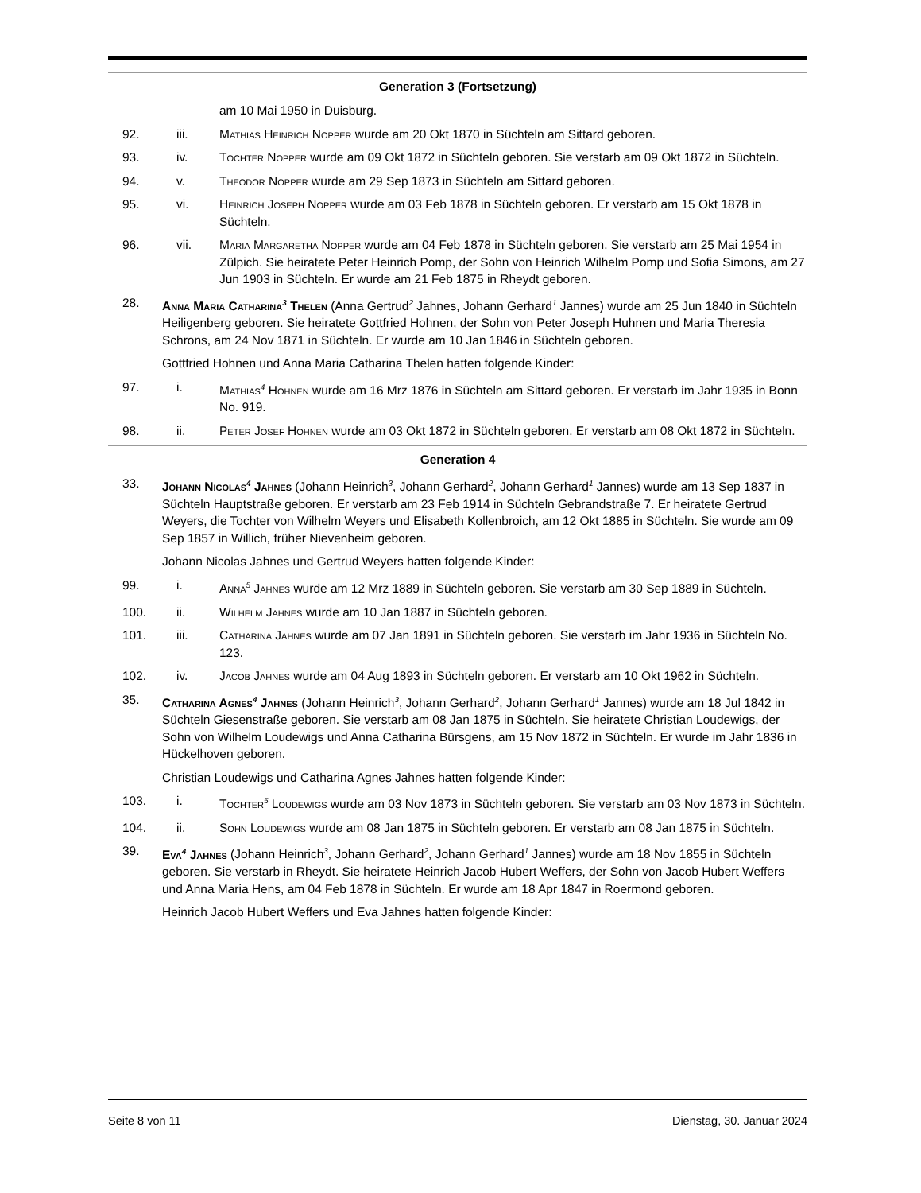Generation 3 (Fortsetzung)
am 10 Mai 1950 in Duisburg.
92. iii. Mathias Heinrich Nopper wurde am 20 Okt 1870 in Süchteln am Sittard geboren.
93. iv. Tochter Nopper wurde am 09 Okt 1872 in Süchteln geboren. Sie verstarb am 09 Okt 1872 in Süchteln.
94. v. Theodor Nopper wurde am 29 Sep 1873 in Süchteln am Sittard geboren.
95. vi. Heinrich Joseph Nopper wurde am 03 Feb 1878 in Süchteln geboren. Er verstarb am 15 Okt 1878 in Süchteln.
96. vii. Maria Margaretha Nopper wurde am 04 Feb 1878 in Süchteln geboren. Sie verstarb am 25 Mai 1954 in Zülpich. Sie heiratete Peter Heinrich Pomp, der Sohn von Heinrich Wilhelm Pomp und Sofia Simons, am 27 Jun 1903 in Süchteln. Er wurde am 21 Feb 1875 in Rheydt geboren.
28. Anna Maria Catharina<sup>3</sup> Thelen (Anna Gertrud<sup>2</sup> Jahnes, Johann Gerhard<sup>1</sup> Jannes) wurde am 25 Jun 1840 in Süchteln Heiligenberg geboren. Sie heiratete Gottfried Hohnen, der Sohn von Peter Joseph Huhnen und Maria Theresia Schrons, am 24 Nov 1871 in Süchteln. Er wurde am 10 Jan 1846 in Süchteln geboren.
Gottfried Hohnen und Anna Maria Catharina Thelen hatten folgende Kinder:
97. i. Mathias<sup>4</sup> Hohnen wurde am 16 Mrz 1876 in Süchteln am Sittard geboren. Er verstarb im Jahr 1935 in Bonn No. 919.
98. ii. Peter Josef Hohnen wurde am 03 Okt 1872 in Süchteln geboren. Er verstarb am 08 Okt 1872 in Süchteln.
Generation 4
33. Johann Nicolas<sup>4</sup> Jahnes (Johann Heinrich<sup>3</sup>, Johann Gerhard<sup>2</sup>, Johann Gerhard<sup>1</sup> Jannes) wurde am 13 Sep 1837 in Süchteln Hauptstraße geboren. Er verstarb am 23 Feb 1914 in Süchteln Gebrandstraße 7. Er heiratete Gertrud Weyers, die Tochter von Wilhelm Weyers und Elisabeth Kollenbroich, am 12 Okt 1885 in Süchteln. Sie wurde am 09 Sep 1857 in Willich, früher Nievenheim geboren.
Johann Nicolas Jahnes und Gertrud Weyers hatten folgende Kinder:
99. i. Anna<sup>5</sup> Jahnes wurde am 12 Mrz 1889 in Süchteln geboren. Sie verstarb am 30 Sep 1889 in Süchteln.
100. ii. Wilhelm Jahnes wurde am 10 Jan 1887 in Süchteln geboren.
101. iii. Catharina Jahnes wurde am 07 Jan 1891 in Süchteln geboren. Sie verstarb im Jahr 1936 in Süchteln No. 123.
102. iv. Jacob Jahnes wurde am 04 Aug 1893 in Süchteln geboren. Er verstarb am 10 Okt 1962 in Süchteln.
35. Catharina Agnes<sup>4</sup> Jahnes (Johann Heinrich<sup>3</sup>, Johann Gerhard<sup>2</sup>, Johann Gerhard<sup>1</sup> Jannes) wurde am 18 Jul 1842 in Süchteln Giesenstraße geboren. Sie verstarb am 08 Jan 1875 in Süchteln. Sie heiratete Christian Loudewigs, der Sohn von Wilhelm Loudewigs und Anna Catharina Bürsgens, am 15 Nov 1872 in Süchteln. Er wurde im Jahr 1836 in Hückelhoven geboren.
Christian Loudewigs und Catharina Agnes Jahnes hatten folgende Kinder:
103. i. Tochter<sup>5</sup> Loudewigs wurde am 03 Nov 1873 in Süchteln geboren. Sie verstarb am 03 Nov 1873 in Süchteln.
104. ii. Sohn Loudewigs wurde am 08 Jan 1875 in Süchteln geboren. Er verstarb am 08 Jan 1875 in Süchteln.
39. Eva<sup>4</sup> Jahnes (Johann Heinrich<sup>3</sup>, Johann Gerhard<sup>2</sup>, Johann Gerhard<sup>1</sup> Jannes) wurde am 18 Nov 1855 in Süchteln geboren. Sie verstarb in Rheydt. Sie heiratete Heinrich Jacob Hubert Weffers, der Sohn von Jacob Hubert Weffers und Anna Maria Hens, am 04 Feb 1878 in Süchteln. Er wurde am 18 Apr 1847 in Roermond geboren.
Heinrich Jacob Hubert Weffers und Eva Jahnes hatten folgende Kinder:
Seite 8 von 11 Dienstag, 30. Januar 2024